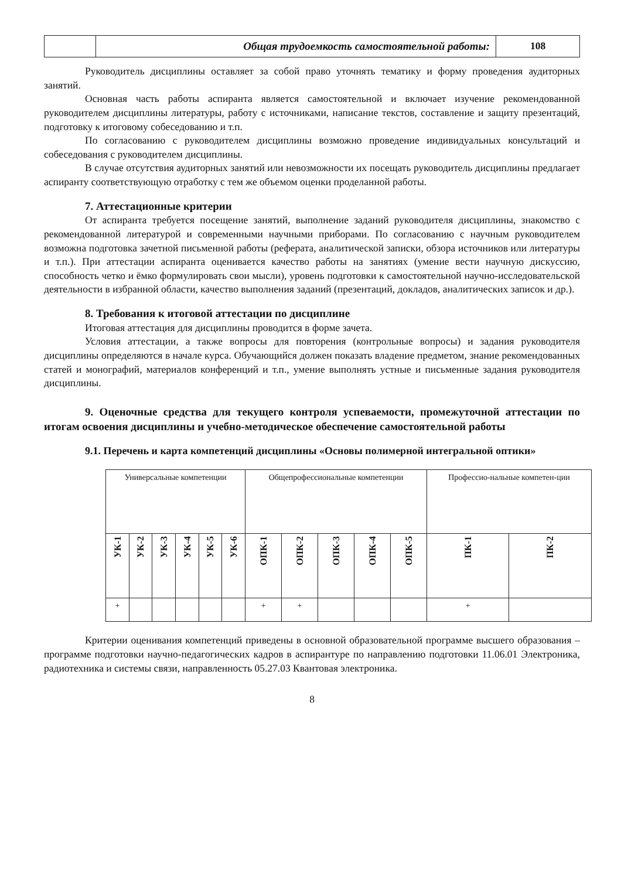| | Общая трудоемкость самостоятельной работы: | 108 |
Руководитель дисциплины оставляет за собой право уточнять тематику и форму проведения аудиторных занятий.
Основная часть работы аспиранта является самостоятельной и включает изучение рекомендованной руководителем дисциплины литературы, работу с источниками, написание текстов, составление и защиту презентаций, подготовку к итоговому собеседованию и т.п.
По согласованию с руководителем дисциплины возможно проведение индивидуальных консультаций и собеседования с руководителем дисциплины.
В случае отсутствия аудиторных занятий или невозможности их посещать руководитель дисциплины предлагает аспиранту соответствующую отработку с тем же объемом оценки проделанной работы.
7. Аттестационные критерии
От аспиранта требуется посещение занятий, выполнение заданий руководителя дисциплины, знакомство с рекомендованной литературой и современными научными приборами. По согласованию с научным руководителем возможна подготовка зачетной письменной работы (реферата, аналитической записки, обзора источников или литературы и т.п.). При аттестации аспиранта оценивается качество работы на занятиях (умение вести научную дискуссию, способность четко и ёмко формулировать свои мысли), уровень подготовки к самостоятельной научно-исследовательской деятельности в избранной области, качество выполнения заданий (презентаций, докладов, аналитических записок и др.).
8. Требования к итоговой аттестации по дисциплине
Итоговая аттестация для дисциплины проводится в форме зачета.
Условия аттестации, а также вопросы для повторения (контрольные вопросы) и задания руководителя дисциплины определяются в начале курса. Обучающийся должен показать владение предметом, знание рекомендованных статей и монографий, материалов конференций и т.п., умение выполнять устные и письменные задания руководителя дисциплины.
9. Оценочные средства для текущего контроля успеваемости, промежуточной аттестации по итогам освоения дисциплины и учебно-методическое обеспечение самостоятельной работы
9.1. Перечень и карта компетенций дисциплины «Основы полимерной интегральной оптики»
| Универсальные компетенции | | | | | | Общепрофессиональные компетенции | | | | | Профессио-нальные компетен-ции | |
| УК-1 | УК-2 | УК-3 | УК-4 | УК-5 | УК-6 | ОПК-1 | ОПК-2 | ОПК-3 | ОПК-4 | ОПК-5 | ПК-1 | ПК-2 |
| + | | | | | | + | + | | | | + | |
Критерии оценивания компетенций приведены в основной образовательной программе высшего образования – программе подготовки научно-педагогических кадров в аспирантуре по направлению подготовки 11.06.01 Электроника, радиотехника и системы связи, направленность 05.27.03 Квантовая электроника.
8